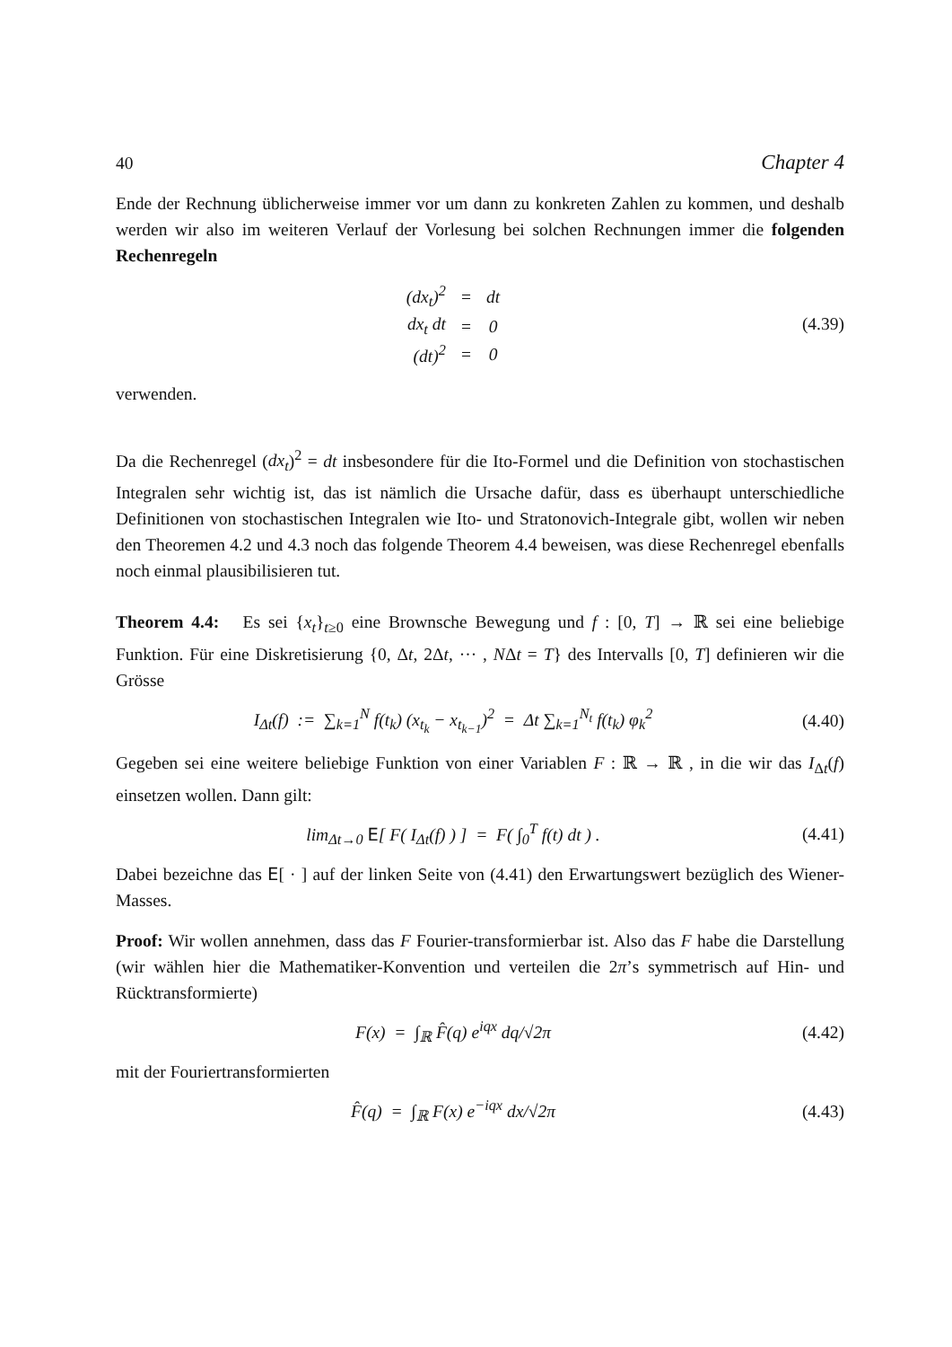40 Chapter 4
Ende der Rechnung üblicherweise immer vor um dann zu konkreten Zahlen zu kommen, und deshalb werden wir also im weiteren Verlauf der Vorlesung bei solchen Rechnungen immer die folgenden Rechenregeln
| (dx<sub>t</sub>)<sup>2</sup> | = | dt |
| dx<sub>t</sub> dt | = | 0 |
| (dt)<sup>2</sup> | = | 0 |
(4.39)
verwenden.
Da die Rechenregel (dx<sub>t</sub>)<sup>2</sup> = dt insbesondere für die Ito-Formel und die Definition von stochastischen Integralen sehr wichtig ist, das ist nämlich die Ursache dafür, dass es überhaupt unterschiedliche Definitionen von stochastischen Integralen wie Ito- und Stratonovich-Integrale gibt, wollen wir neben den Theoremen 4.2 und 4.3 noch das folgende Theorem 4.4 beweisen, was diese Rechenregel ebenfalls noch einmal plausibilisieren tut.
Theorem 4.4: Es sei {x<sub>t</sub>}<sub>t≥0</sub> eine Brownsche Bewegung und f : [0, T] → ℝ sei eine beliebige Funktion. Für eine Diskretisierung {0, Δt, 2Δt, ··· , NΔt = T} des Intervalls [0, T] definieren wir die Grösse
I<sub>Δt</sub>(f) := ∑<sub>k=1</sub><sup>N</sup> f(t<sub>k</sub>) (x<sub>t<sub>k</sub></sub> − x<sub>t<sub>k−1</sub></sub>)<sup>2</sup> = Δt ∑<sub>k=1</sub><sup>N<sub>t</sub></sup> f(t<sub>k</sub>) φ<sub>k</sub><sup>2</sup>
(4.40)
Gegeben sei eine weitere beliebige Funktion von einer Variablen F : ℝ → ℝ , in die wir das I<sub>Δt</sub>(f) einsetzen wollen. Dann gilt:
lim<sub>Δt→0</sub> E[ F( I<sub>Δt</sub>(f) ) ] = F( ∫<sub>0</sub><sup>T</sup> f(t) dt ) .
(4.41)
Dabei bezeichne das E[ · ] auf der linken Seite von (4.41) den Erwartungswert bezüglich des Wiener-Masses.
Proof: Wir wollen annehmen, dass das F Fourier-transformierbar ist. Also das F habe die Darstellung (wir wählen hier die Mathematiker-Konvention und verteilen die 2π’s symmetrisch auf Hin- und Rücktransformierte)
F(x) = ∫<sub>ℝ</sub> F̂(q) e<sup>iqx</sup> dq/√2π
(4.42)
mit der Fouriertransformierten
F̂(q) = ∫<sub>ℝ</sub> F(x) e<sup>−iqx</sup> dx/√2π
(4.43)